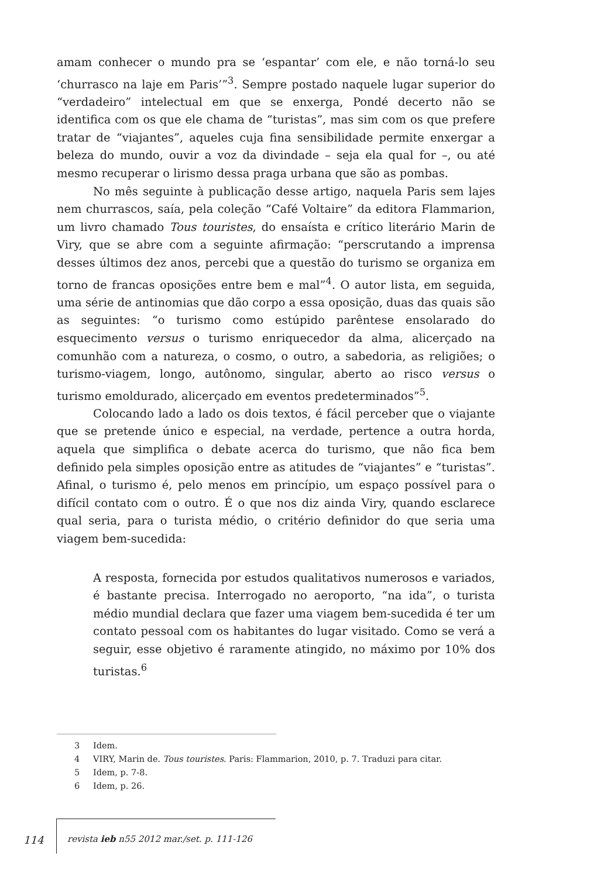amam conhecer o mundo pra se ‘espantar’ com ele, e não torná-lo seu ‘churrasco na laje em Paris’”<sup>3</sup>. Sempre postado naquele lugar superior do “verdadeiro” intelectual em que se enxerga, Pondé decerto não se identifica com os que ele chama de “turistas”, mas sim com os que prefere tratar de “viajantes”, aqueles cuja fina sensibilidade permite enxergar a beleza do mundo, ouvir a voz da divindade – seja ela qual for –, ou até mesmo recuperar o lirismo dessa praga urbana que são as pombas.
No mês seguinte à publicação desse artigo, naquela Paris sem lajes nem churrascos, saía, pela coleção “Café Voltaire” da editora Flammarion, um livro chamado Tous touristes, do ensaísta e crítico literário Marin de Viry, que se abre com a seguinte afirmação: “perscrutando a imprensa desses últimos dez anos, percebi que a questão do turismo se organiza em torno de francas oposições entre bem e mal”<sup>4</sup>. O autor lista, em seguida, uma série de antinomias que dão corpo a essa oposição, duas das quais são as seguintes: “o turismo como estúpido parêntese ensolarado do esquecimento versus o turismo enriquecedor da alma, alicerçado na comunhão com a natureza, o cosmo, o outro, a sabedoria, as religiões; o turismo-viagem, longo, autônomo, singular, aberto ao risco versus o turismo emoldurado, alicerçado em eventos predeterminados”<sup>5</sup>.
Colocando lado a lado os dois textos, é fácil perceber que o viajante que se pretende único e especial, na verdade, pertence a outra horda, aquela que simplifica o debate acerca do turismo, que não fica bem definido pela simples oposição entre as atitudes de “viajantes” e “turistas”. Afinal, o turismo é, pelo menos em princípio, um espaço possível para o difícil contato com o outro. É o que nos diz ainda Viry, quando esclarece qual seria, para o turista médio, o critério definidor do que seria uma viagem bem-sucedida:
A resposta, fornecida por estudos qualitativos numerosos e variados, é bastante precisa. Interrogado no aeroporto, “na ida”, o turista médio mundial declara que fazer uma viagem bem-sucedida é ter um contato pessoal com os habitantes do lugar visitado. Como se verá a seguir, esse objetivo é raramente atingido, no máximo por 10% dos turistas.<sup>6</sup>
3 Idem.
4 VIRY, Marin de. Tous touristes. Paris: Flammarion, 2010, p. 7. Traduzi para citar.
5 Idem, p. 7-8.
6 Idem, p. 26.
114 revista ieb n55 2012 mar./set. p. 111-126